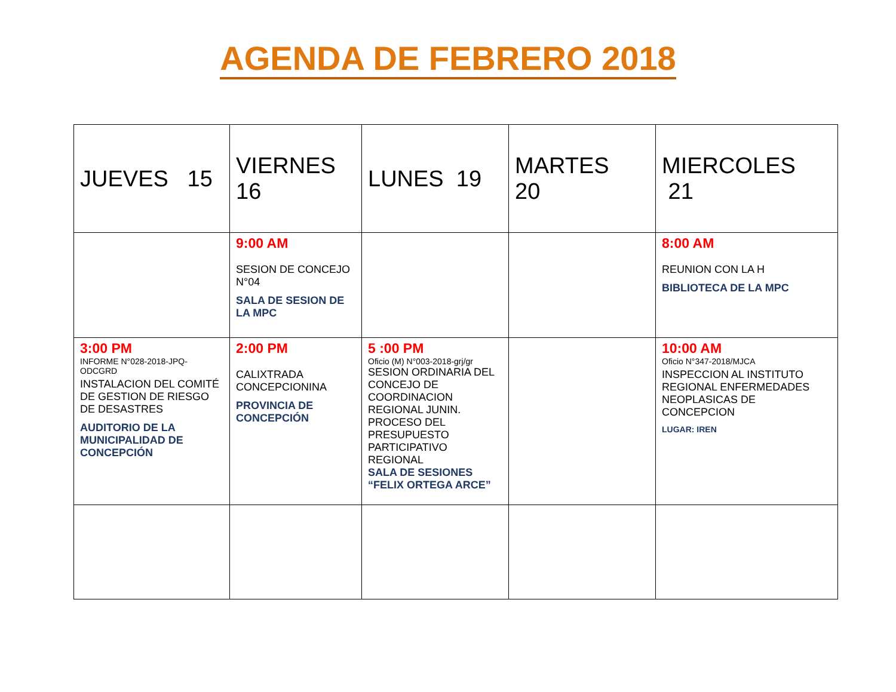AGENDA DE FEBRERO 2018
| JUEVES 15 | VIERNES 16 | LUNES 19 | MARTES 20 | MIERCOLES 21 |
| | 9:00 AM SESION DE CONCEJO N°04 SALA DE SESION DE LA MPC | | | 8:00 AM REUNION CON LA H BIBLIOTECA DE LA MPC |
| 3:00 PM INFORME N°028-2018-JPQ-ODCGRD INSTALACION DEL COMITÉ DE GESTION DE RIESGO DE DESASTRES AUDITORIO DE LA MUNICIPALIDAD DE CONCEPCIÓN | 2:00 PM CALIXTRADA CONCEPCIONINA PROVINCIA DE CONCEPCIÓN | 5 :00 PM Oficio (M) N°003-2018-grj/gr SESION ORDINARIA DEL CONCEJO DE COORDINACION REGIONAL JUNIN. PROCESO DEL PRESUPUESTO PARTICIPATIVO REGIONAL SALA DE SESIONES “FELIX ORTEGA ARCE” | | 10:00 AM Oficio N°347-2018/MJCA INSPECCION AL INSTITUTO REGIONAL ENFERMEDADES NEOPLASICAS DE CONCEPCION LUGAR: IREN |